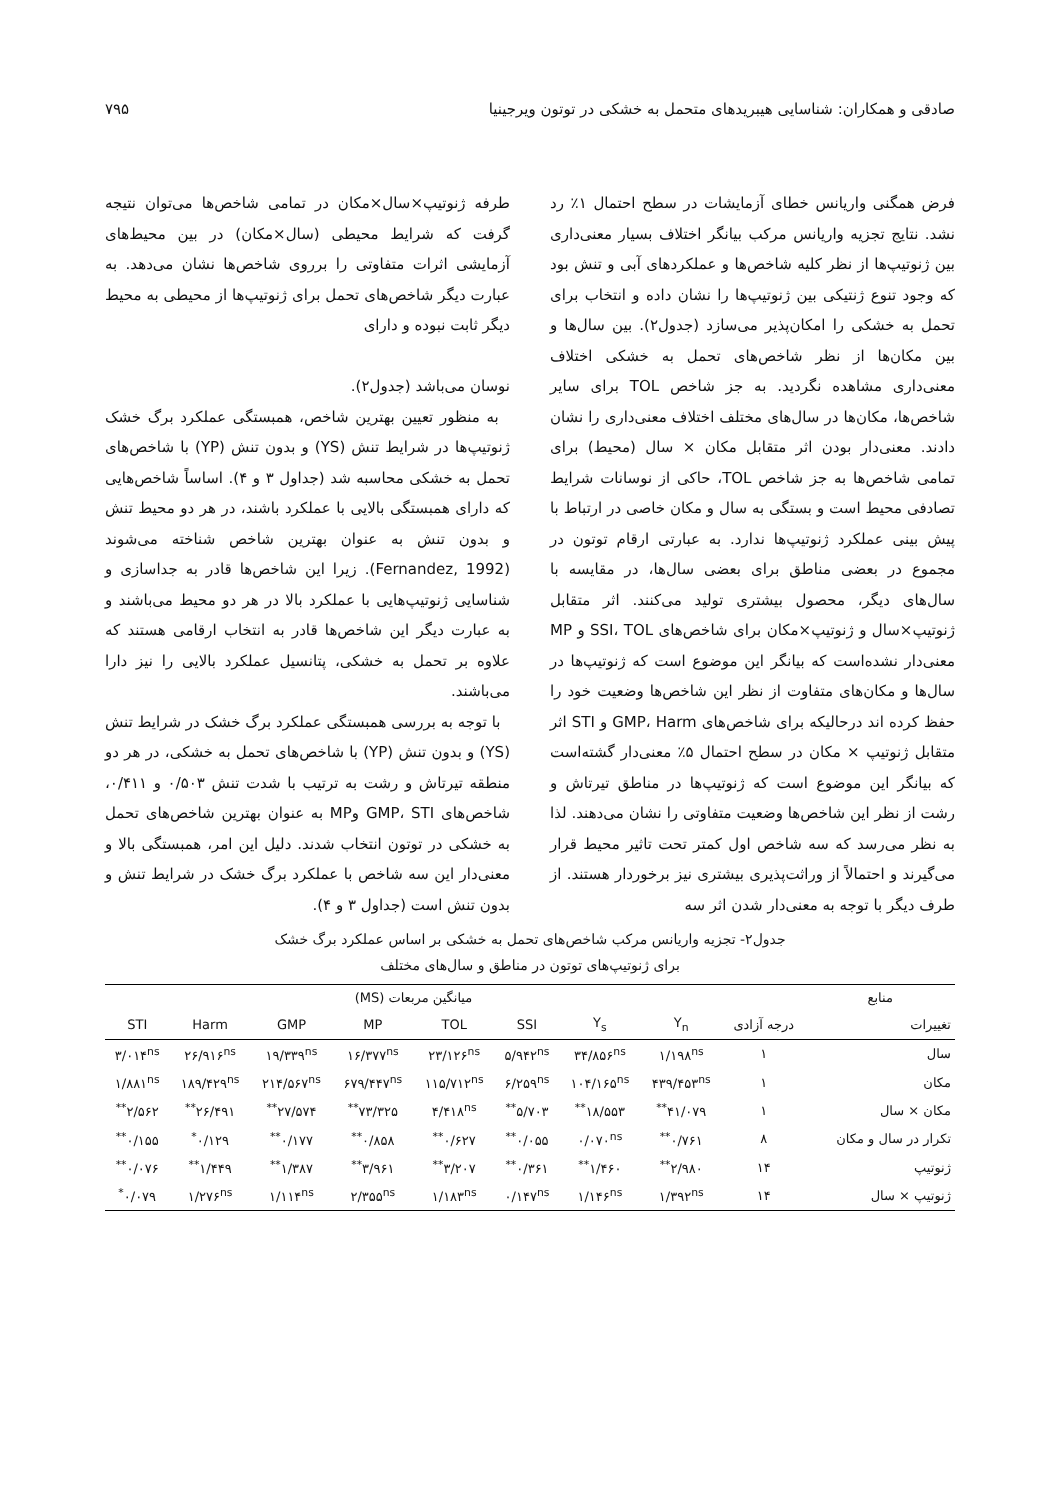صادقی و همکاران: شناسایی هیبریدهای متحمل به خشکی در توتون ویرجینیا ۷۹۵
فرض همگنی واریانس خطای آزمایشات در سطح احتمال ۱٪ رد نشد. نتایج تجزیه واریانس مرکب بیانگر اختلاف بسیار معنی‌داری بین ژنوتیپ‌ها از نظر کلیه شاخص‌ها و عملکردهای آبی و تنش بود که وجود تنوع ژنتیکی بین ژنوتیپ‌ها را نشان داده و انتخاب برای تحمل به خشکی را امکان‌پذیر می‌سازد (جدول۲). بین سال‌ها و بین مکان‌ها از نظر شاخص‌های تحمل به خشکی اختلاف معنی‌داری مشاهده نگردید. به جز شاخص TOL برای سایر شاخص‌ها، مکان‌ها در سال‌های مختلف اختلاف معنی‌داری را نشان دادند. معنی‌دار بودن اثر متقابل مکان × سال (محیط) برای تمامی شاخص‌ها به جز شاخص TOL، حاکی از نوسانات شرایط تصادفی محیط است و بستگی به سال و مکان خاصی در ارتباط با پیش بینی عملکرد ژنوتیپ‌ها ندارد. به عبارتی ارقام توتون در مجموع در بعضی مناطق برای بعضی سال‌ها، در مقایسه با سال‌های دیگر، محصول بیشتری تولید می‌کنند. اثر متقابل ژنوتیپ×سال و ژنوتیپ×مکان برای شاخص‌های SSI، TOL و MP معنی‌دار نشده‌است که بیانگر این موضوع است که ژنوتیپ‌ها در سال‌ها و مکان‌های متفاوت از نظر این شاخص‌ها وضعیت خود را حفظ کرده اند درحالیکه برای شاخص‌های GMP، Harm و STI اثر متقابل ژنوتیپ × مکان در سطح احتمال ۵٪ معنی‌دار گشته‌است که بیانگر این موضوع است که ژنوتیپ‌ها در مناطق تیرتاش و رشت از نظر این شاخص‌ها وضعیت متفاوتی را نشان می‌دهند. لذا به نظر می‌رسد که سه شاخص اول کمتر تحت تاثیر محیط قرار می‌گیرند و احتمالاً از وراثت‌پذیری بیشتری نیز برخوردار هستند. از طرف دیگر با توجه به معنی‌دار شدن اثر سه
طرفه ژنوتیپ×سال×مکان در تمامی شاخص‌ها می‌توان نتیجه گرفت که شرایط محیطی (سال×مکان) در بین محیط‌های آزمایشی اثرات متفاوتی را برروی شاخص‌ها نشان می‌دهد. به عبارت دیگر شاخص‌های تحمل برای ژنوتیپ‌ها از محیطی به محیط دیگر ثابت نبوده و دارای
نوسان می‌باشد (جدول۲).
به منظور تعیین بهترین شاخص، همبستگی عملکرد برگ خشک ژنوتیپ‌ها در شرایط تنش (YS) و بدون تنش (YP) با شاخص‌های تحمل به خشکی محاسبه شد (جداول ۳ و ۴). اساساً شاخص‌هایی که دارای همبستگی بالایی با عملکرد باشند، در هر دو محیط تنش و بدون تنش به عنوان بهترین شاخص شناخته می‌شوند (Fernandez, 1992). زیرا این شاخص‌ها قادر به جداسازی و شناسایی ژنوتیپ‌هایی با عملکرد بالا در هر دو محیط می‌باشند و به عبارت دیگر این شاخص‌ها قادر به انتخاب ارقامی هستند که علاوه بر تحمل به خشکی، پتانسیل عملکرد بالایی را نیز دارا می‌باشند.
با توجه به بررسی همبستگی عملکرد برگ خشک در شرایط تنش (YS) و بدون تنش (YP) با شاخص‌های تحمل به خشکی، در هر دو منطقه تیرتاش و رشت به ترتیب با شدت تنش ۰/۵۰۳ و ۰/۴۱۱، شاخص‌های GMP، STI وMP به عنوان بهترین شاخص‌های تحمل به خشکی در توتون انتخاب شدند. دلیل این امر، همبستگی بالا و معنی‌دار این سه شاخص با عملکرد برگ خشک در شرایط تنش و بدون تنش است (جداول ۳ و ۴).
جدول۲- تجزیه واریانس مرکب شاخص‌های تحمل به خشکی بر اساس عملکرد برگ خشک
برای ژنوتیپ‌های توتون در مناطق و سال‌های مختلف
| منابع | | میانگین مربعات (MS) | | | | | | | |
| --- | --- | --- | --- | --- | --- | --- | --- | --- | --- |
| تغییرات | درجه آزادی | Y<sub>n</sub> | Y<sub>s</sub> | SSI | TOL | MP | GMP | Harm | STI |
| سال | ۱ | ۱/۱۹۸<sup>ns</sup> | ۳۴/۸۵۶<sup>ns</sup> | ۵/۹۴۲<sup>ns</sup> | ۲۳/۱۲۶<sup>ns</sup> | ۱۶/۳۷۷<sup>ns</sup> | ۱۹/۳۳۹<sup>ns</sup> | ۲۶/۹۱۶<sup>ns</sup> | ۳/۰۱۴<sup>ns</sup> |
| مکان | ۱ | ۴۳۹/۴۵۳<sup>ns</sup> | ۱۰۴/۱۶۵<sup>ns</sup> | ۶/۲۵۹<sup>ns</sup> | ۱۱۵/۷۱۲<sup>ns</sup> | ۶۷۹/۴۴۷<sup>ns</sup> | ۲۱۴/۵۶۷<sup>ns</sup> | ۱۸۹/۴۲۹<sup>ns</sup> | ۱/۸۸۱<sup>ns</sup> |
| مکان × سال | ۱ | ۴۱/۰۷۹<sup>**</sup> | ۱۸/۵۵۳<sup>**</sup> | ۵/۷۰۳<sup>**</sup> | ۴/۴۱۸<sup>ns</sup> | ۷۳/۳۲۵<sup>**</sup> | ۲۷/۵۷۴<sup>**</sup> | ۲۶/۴۹۱<sup>**</sup> | ۲/۵۶۲<sup>**</sup> |
| تکرار در سال و مکان | ۸ | ۰/۷۶۱<sup>**</sup> | ۰/۰۷۰<sup>ns</sup> | ۰/۰۵۵<sup>**</sup> | ۰/۶۲۷<sup>**</sup> | ۰/۸۵۸<sup>**</sup> | ۰/۱۷۷<sup>**</sup> | ۰/۱۲۹<sup>*</sup> | ۰/۱۵۵<sup>**</sup> |
| ژنوتیپ | ۱۴ | ۲/۹۸۰<sup>**</sup> | ۱/۴۶۰<sup>**</sup> | ۰/۳۶۱<sup>**</sup> | ۳/۲۰۷<sup>**</sup> | ۳/۹۶۱<sup>**</sup> | ۱/۳۸۷<sup>**</sup> | ۱/۴۴۹<sup>**</sup> | ۰/۰۷۶<sup>**</sup> |
| ژنوتیپ × سال | ۱۴ | ۱/۳۹۲<sup>ns</sup> | ۱/۱۴۶<sup>ns</sup> | ۰/۱۴۷<sup>ns</sup> | ۱/۱۸۳<sup>ns</sup> | ۲/۳۵۵<sup>ns</sup> | ۱/۱۱۴<sup>ns</sup> | ۱/۲۷۶<sup>ns</sup> | ۰/۰۷۹<sup>*</sup> |